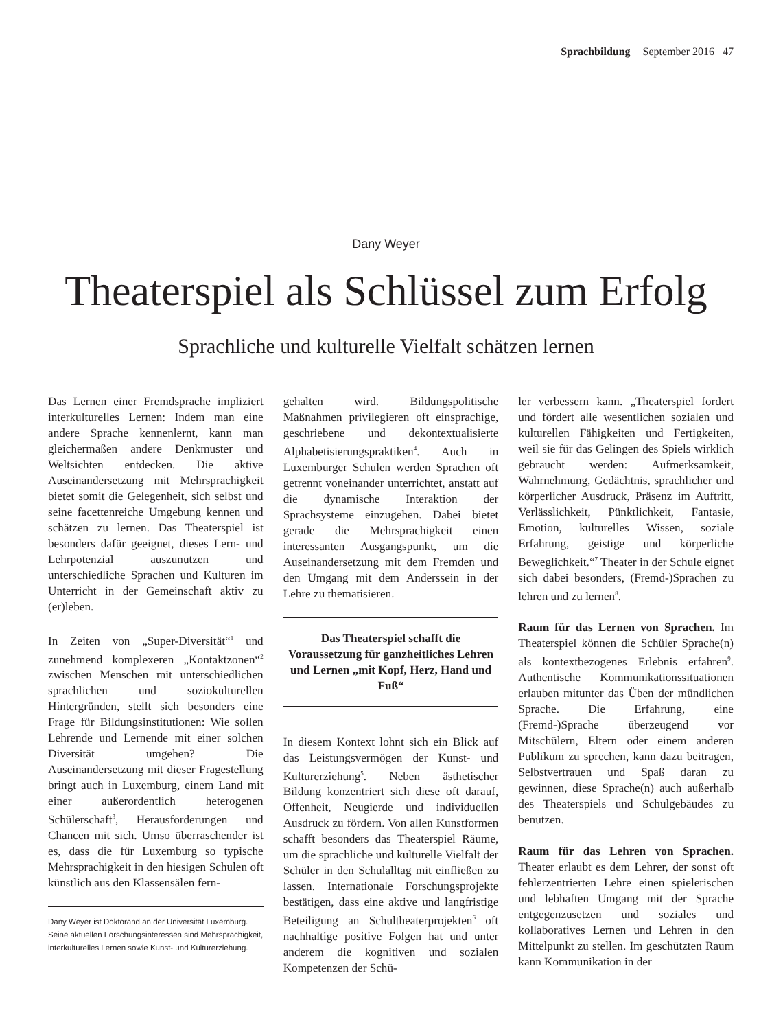Sprachbildung September 2016 47
Dany Weyer
Theaterspiel als Schlüssel zum Erfolg
Sprachliche und kulturelle Vielfalt schätzen lernen
Das Lernen einer Fremdsprache impliziert interkulturelles Lernen: Indem man eine andere Sprache kennenlernt, kann man gleichermaßen andere Denkmuster und Weltsichten entdecken. Die aktive Auseinandersetzung mit Mehrsprachigkeit bietet somit die Gelegenheit, sich selbst und seine facettenreiche Umgebung kennen und schätzen zu lernen. Das Theaterspiel ist besonders dafür geeignet, dieses Lern- und Lehrpotenzial auszunutzen und unterschiedliche Sprachen und Kulturen im Unterricht in der Gemeinschaft aktiv zu (er)leben.
In Zeiten von „Super-Diversität“<sup>1</sup> und zunehmend komplexeren „Kontaktzonen“<sup>2</sup> zwischen Menschen mit unterschiedlichen sprachlichen und soziokulturellen Hintergründen, stellt sich besonders eine Frage für Bildungsinstitutionen: Wie sollen Lehrende und Lernende mit einer solchen Diversität umgehen? Die Auseinandersetzung mit dieser Fragestellung bringt auch in Luxemburg, einem Land mit einer außerordentlich heterogenen Schülerschaft<sup>3</sup>, Herausforderungen und Chancen mit sich. Umso überraschender ist es, dass die für Luxemburg so typische Mehrsprachigkeit in den hiesigen Schulen oft künstlich aus den Klassensälen fern-
Dany Weyer ist Doktorand an der Universität Luxemburg. Seine aktuellen Forschungsinteressen sind Mehrsprachigkeit, interkulturelles Lernen sowie Kunst- und Kulturerziehung.
gehalten wird. Bildungspolitische Maßnahmen privilegieren oft einsprachige, geschriebene und dekontextualisierte Alphabetisierungspraktiken<sup>4</sup>. Auch in Luxemburger Schulen werden Sprachen oft getrennt voneinander unterrichtet, anstatt auf die dynamische Interaktion der Sprachsysteme einzugehen. Dabei bietet gerade die Mehrsprachigkeit einen interessanten Ausgangspunkt, um die Auseinandersetzung mit dem Fremden und den Umgang mit dem Anderssein in der Lehre zu thematisieren.
Das Theaterspiel schafft die Voraussetzung für ganzheitliches Lehren und Lernen „mit Kopf, Herz, Hand und Fuß“
In diesem Kontext lohnt sich ein Blick auf das Leistungsvermögen der Kunst- und Kulturerziehung<sup>5</sup>. Neben ästhetischer Bildung konzentriert sich diese oft darauf, Offenheit, Neugierde und individuellen Ausdruck zu fördern. Von allen Kunstformen schafft besonders das Theaterspiel Räume, um die sprachliche und kulturelle Vielfalt der Schüler in den Schulalltag mit einfließen zu lassen. Internationale Forschungsprojekte bestätigen, dass eine aktive und langfristige Beteiligung an Schultheaterprojekten<sup>6</sup> oft nachhaltige positive Folgen hat und unter anderem die kognitiven und sozialen Kompetenzen der Schü-
ler verbessern kann. „Theaterspiel fordert und fördert alle wesentlichen sozialen und kulturellen Fähigkeiten und Fertigkeiten, weil sie für das Gelingen des Spiels wirklich gebraucht werden: Aufmerksamkeit, Wahrnehmung, Gedächtnis, sprachlicher und körperlicher Ausdruck, Präsenz im Auftritt, Verlässlichkeit, Pünktlichkeit, Fantasie, Emotion, kulturelles Wissen, soziale Erfahrung, geistige und körperliche Beweglichkeit.“<sup>7</sup> Theater in der Schule eignet sich dabei besonders, (Fremd-)Sprachen zu lehren und zu lernen<sup>8</sup>.
Raum für das Lernen von Sprachen. Im Theaterspiel können die Schüler Sprache(n) als kontextbezogenes Erlebnis erfahren<sup>9</sup>. Authentische Kommunikationssituationen erlauben mitunter das Üben der mündlichen Sprache. Die Erfahrung, eine (Fremd-)Sprache überzeugend vor Mitschülern, Eltern oder einem anderen Publikum zu sprechen, kann dazu beitragen, Selbstvertrauen und Spaß daran zu gewinnen, diese Sprache(n) auch außerhalb des Theaterspiels und Schulgebäudes zu benutzen.
Raum für das Lehren von Sprachen. Theater erlaubt es dem Lehrer, der sonst oft fehlerzentrierten Lehre einen spielerischen und lebhaften Umgang mit der Sprache entgegenzusetzen und soziales und kollaboratives Lernen und Lehren in den Mittelpunkt zu stellen. Im geschützten Raum kann Kommunikation in der